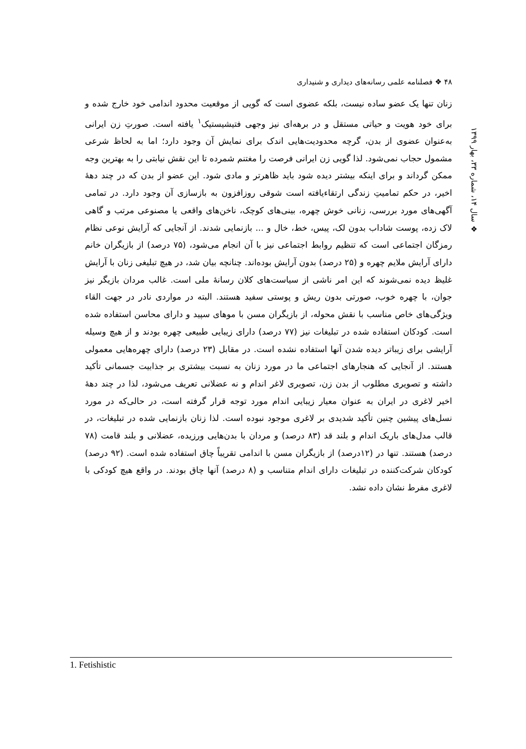۴۸ ❖ فصلنامه علمی رسانه‌های دیداری و شنیداری
❖ سال ۱۴، شماره ۳۳، بهار ۱۳۹۹
زنان تنها یک عضو ساده نیست، بلکه عضوی است که گویی از موقعیت محدود اندامی خود خارج شده و برای خود هویت و حیاتی مستقل و در برهه‌ای نیز وجهی فتیشیستیک<sup>۱</sup> یافته است. صورتِ زن ایرانی به‌عنوان عضوی از بدن، گرچه محدودیت‌هایی اندک برای نمایش آن وجود دارد؛ اما به لحاظ شرعی مشمول حجاب نمی‌شود. لذا گویی زن ایرانی فرصت را مغتنم شمرده تا این نقش نیابتی را به بهترین وجه ممکن گرداند و برای اینکه بیشتر دیده شود باید ظاهرتر و مادی شود. این عضو از بدن که در چند دهۀ اخیر، در حکم تمامیتِ زندگی ارتقاءیافته است شوقی روزافزون به بازسازی آن وجود دارد. در تمامی آگهی‌های مورد بررسی، زنانی خوش چهره، بینی‌های کوچک، ناخن‌های واقعی یا مصنوعی مرتب و گاهی لاک زده، پوست شاداب بدون لک، پیس، خط، خال و ... بازنمایی شدند. از آنجایی که آرایش نوعی نظام رمزگان اجتماعی است که تنظیم روابط اجتماعی نیز با آن انجام می‌شود، (۷۵ درصد) از بازیگران خانم دارای آرایش ملایم چهره و (۲۵ درصد) بدون آرایش بوده‌اند. چنانچه بیان شد، در هیچ تبلیغی زنان با آرایش غلیظ دیده نمی‌شوند که این امر ناشی از سیاست‌های کلان رسانۀ ملی است. غالب مردان بازیگر نیز جوان، با چهره خوب، صورتی بدون ریش و پوستی سفید هستند. البته در مواردی نادر در جهت القاء ویژگی‌های خاص مناسب با نقش محوله، از بازیگران مسن با موهای سپید و دارای محاسن استفاده شده است. کودکان استفاده شده در تبلیغات نیز (۷۷ درصد) دارای زیبایی طبیعی چهره بودند و از هیچ وسیله آرایشی برای زیباتر دیده شدن آنها استفاده نشده است. در مقابل (۲۳ درصد) دارای چهره‌هایی معمولی هستند. از آنجایی که هنجارهای اجتماعی ما در مورد زنان به نسبت بیشتری بر جذابیت جسمانی تأکید داشته و تصویری مطلوب از بدن زن، تصویری لاغر اندام و نه عضلانی تعریف می‌شود، لذا در چند دهۀ اخیر لاغری در ایران به عنوان معیار زیبایی اندام مورد توجه قرار گرفته است، در حالی‌که در مورد نسل‌های پیشین چنین تأکید شدیدی بر لاغری موجود نبوده است. لذا زنان بازنمایی شده در تبلیغات، در قالب مدل‌های باریک اندام و بلند قد (۸۳ درصد) و مردان با بدن‌هایی ورزیده، عضلانی و بلند قامت (۷۸ درصد) هستند. تنها در (۱۲درصد) از بازیگران مسن با اندامی تقریباً چاق استفاده شده است. (۹۲ درصد) کودکان شرکت‌کننده در تبلیغات دارای اندام متناسب و (۸ درصد) آنها چاق بودند. در واقع هیچ کودکی با لاغری مفرط نشان داده نشد.
1. Fetishistic